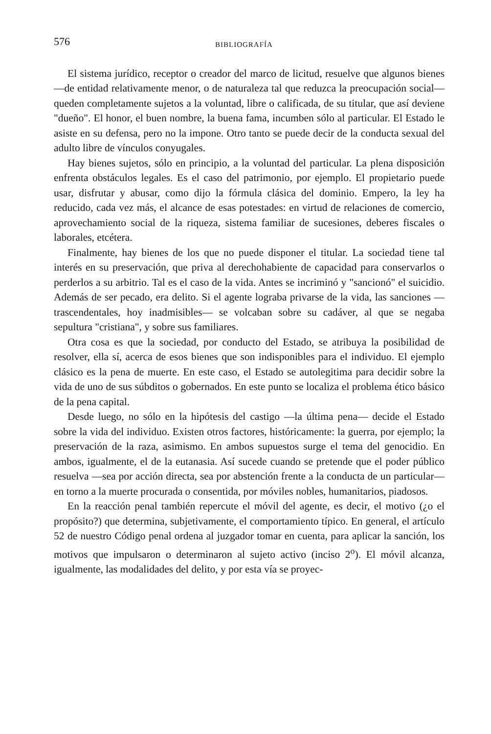576 BIBLIOGRAFÍA
El sistema jurídico, receptor o creador del marco de licitud, resuelve que algunos bienes —de entidad relativamente menor, o de naturaleza tal que reduzca la preocupación social— queden completamente sujetos a la voluntad, libre o calificada, de su titular, que así deviene "dueño". El honor, el buen nombre, la buena fama, incumben sólo al particular. El Estado le asiste en su defensa, pero no la impone. Otro tanto se puede decir de la conducta sexual del adulto libre de vínculos conyugales.
Hay bienes sujetos, sólo en principio, a la voluntad del particular. La plena disposición enfrenta obstáculos legales. Es el caso del patrimonio, por ejemplo. El propietario puede usar, disfrutar y abusar, como dijo la fórmula clásica del dominio. Empero, la ley ha reducido, cada vez más, el alcance de esas potestades: en virtud de relaciones de comercio, aprovechamiento social de la riqueza, sistema familiar de sucesiones, deberes fiscales o laborales, etcétera.
Finalmente, hay bienes de los que no puede disponer el titular. La sociedad tiene tal interés en su preservación, que priva al derechohabiente de capacidad para conservarlos o perderlos a su arbitrio. Tal es el caso de la vida. Antes se incriminó y "sancionó" el suicidio. Además de ser pecado, era delito. Si el agente lograba privarse de la vida, las sanciones —trascendentales, hoy inadmisibles— se volcaban sobre su cadáver, al que se negaba sepultura "cristiana", y sobre sus familiares.
Otra cosa es que la sociedad, por conducto del Estado, se atribuya la posibilidad de resolver, ella sí, acerca de esos bienes que son indisponibles para el individuo. El ejemplo clásico es la pena de muerte. En este caso, el Estado se autolegitima para decidir sobre la vida de uno de sus súbditos o gobernados. En este punto se localiza el problema ético básico de la pena capital.
Desde luego, no sólo en la hipótesis del castigo —la última pena— decide el Estado sobre la vida del individuo. Existen otros factores, históricamente: la guerra, por ejemplo; la preservación de la raza, asimismo. En ambos supuestos surge el tema del genocidio. En ambos, igualmente, el de la eutanasia. Así sucede cuando se pretende que el poder público resuelva —sea por acción directa, sea por abstención frente a la conducta de un particular— en torno a la muerte procurada o consentida, por móviles nobles, humanitarios, piadosos.
En la reacción penal también repercute el móvil del agente, es decir, el motivo (¿o el propósito?) que determina, subjetivamente, el comportamiento típico. En general, el artículo 52 de nuestro Código penal ordena al juzgador tomar en cuenta, para aplicar la sanción, los motivos que impulsaron o determinaron al sujeto activo (inciso 2<sup>o</sup>). El móvil alcanza, igualmente, las modalidades del delito, y por esta vía se proyec-